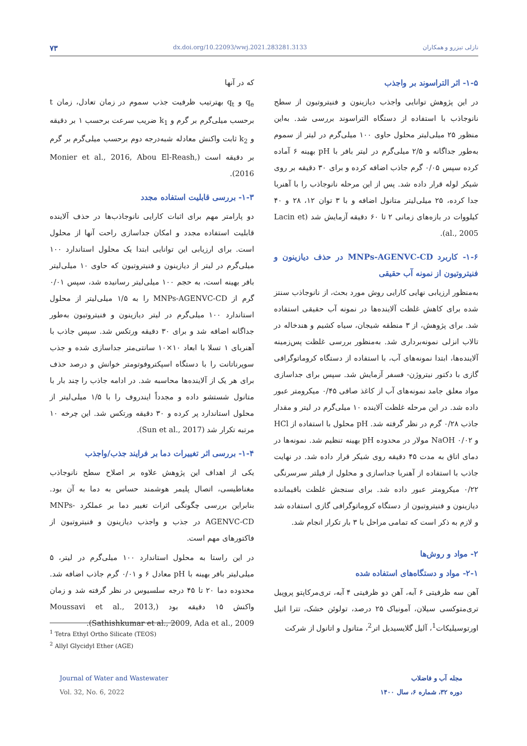۷۳ dx.doi.org/10.22093/wwj.2021.283281.3133 نازلی تیزرو و همکاران
که در آنها
q<sub>e</sub> و q<sub>t</sub> بهترتیب ظرفیت جذب سموم در زمان تعادل، زمان t برحسب میلی‌گرم بر گرم و k<sub>1</sub> ضریب سرعت برحسب ۱ بر دقیقه و k<sub>2</sub> ثابت واکنش معادله شبه‌درجه دوم برحسب میلی‌گرم بر گرم بر دقیقه است (Monier et al., 2016, Abou El-Reash, 2016).
۱-۳- بررسی قابلیت استفاده مجدد
دو پارامتر مهم برای اثبات کارایی نانوجاذب‌ها در حذف آلاینده قابلیت استفاده مجدد و امکان جداسازی راحت آنها از محلول است. برای ارزیابی این توانایی ابتدا یک محلول استاندارد ۱۰۰ میلی‌گرم در لیتر از دیازینون و فنیتروتیون که حاوی ۱۰ میلی‌لیتر بافر بهینه است، به حجم ۱۰۰ میلی‌لیتر رسانیده شد، سپس ۰/۰۱ گرم از MNPs-AGENVC-CD را به ۱/۵ میلی‌لیتر از محلول استاندارد ۱۰۰ میلی‌گرم در لیتر دیازینون و فنیتروتیون به‌طور جداگانه اضافه شد و برای ۳۰ دقیقه ورتکس شد. سپس جاذب با آهنربای ۱ تسلا با ابعاد ۱۰×۱۰ سانتی‌متر جداسازی شده و جذب سوپرناتانت را با دستگاه اسپکتروفوتومتر خوانش و درصد حذف برای هر یک از آلاینده‌ها محاسبه شد. در ادامه جاذب را چند بار با متانول شستشو داده و مجدداً ایندروف را با ۱/۵ میلی‌لیتر از محلول استاندارد پر کرده و ۳۰ دقیقه ورتکس شد. این چرخه ۱۰ مرتبه تکرار شد (Sun et al., 2017).
۱-۴- بررسی اثر تغییرات دما بر فرایند جذب/واجذب
یکی از اهداف این پژوهش علاوه بر اصلاح سطح نانوجاذب مغناطیسی، اتصال پلیمر هوشمند حساس به دما به آن بود. بنابراین بررسی چگونگی اثرات تغییر دما بر عملکرد MNPs-AGENVC-CD در جذب و واجذب دیازینون و فنیتروتیون از فاکتورهای مهم است.
در این راستا به محلول استاندارد ۱۰۰ میلی‌گرم در لیتر، ۵ میلی‌لیتر بافر بهینه با pH معادل ۶ و ۰/۰۱ گرم جاذب اضافه شد. محدوده دما ۲۰ تا ۴۵ درجه سلسیوس در نظر گرفته شد و زمان واکنش ۱۵ دقیقه بود (Moussavi et al., 2013, Sathishkumar et al., 2009, Ada et al., 2009).
۱-۵- اثر التراسوند بر واجذب
در این پژوهش توانایی واجذب دیازینون و فنیتروتیون از سطح نانوجاذب با استفاده از دستگاه التراسوند بررسی شد. به‌این منظور ۲۵ میلی‌لیتر محلول حاوی ۱۰۰ میلی‌گرم در لیتر از سموم به‌طور جداگانه و ۲/۵ میلی‌گرم در لیتر بافر با pH بهینه ۶ آماده کرده سپس ۰/۰۵ گرم جاذب اضافه کرده و برای ۳۰ دقیقه بر روی شیکر لوله قرار داده شد. پس از این مرحله نانوجاذب را با آهنربا جدا کرده، ۲۵ میلی‌لیتر متانول اضافه و با ۳ توان ۱۲، ۲۸ و ۴۰ کیلووات در بازه‌های زمانی ۲ تا ۶۰ دقیقه آزمایش شد (Lacin et al., 2005).
۱-۶- کاربرد MNPs-AGENVC-CD در حذف دیازینون و فنیتروتیون از نمونه آب حقیقی
به‌منظور ارزیابی نهایی کارایی روش مورد بحث، از نانوجاذب سنتز شده برای کاهش غلظت آلاینده‌ها در نمونه آب حقیقی استفاده شد. برای پژوهش، از ۳ منطقه شیجان، سیاه کشیم و هندخاله در تالاب انزلی نمونه‌برداری شد. به‌منظور بررسی غلظت پس‌زمینه آلاینده‌ها، ابتدا نمونه‌های آب، با استفاده از دستگاه کروماتوگرافی گازی با دکتور نیتروژن- فسفر آزمایش شد. سپس برای جداسازی مواد معلق جامد نمونه‌های آب از کاغذ صافی ۰/۴۵ میکرومتر عبور داده شد. در این مرحله غلظت آلاینده ۱۰ میلی‌گرم در لیتر و مقدار جاذب ۰/۲۸ گرم در نظر گرفته شد. pH محلول با استفاده از HCl و NaOH ۰/۰۲ مولار در محدوده pH بهینه تنظیم شد. نمونه‌ها در دمای اتاق به مدت ۴۵ دقیقه روی شیکر قرار داده شد. در نهایت جاذب با استفاده از آهنربا جداسازی و محلول از فیلتر سرسرنگی ۰/۲۲ میکرومتر عبور داده شد. برای سنجش غلظت باقیمانده دیازینون و فنیتروتیون از دستگاه کروماتوگرافی گازی استفاده شد و لازم به ذکر است که تمامی مراحل با ۳ بار تکرار انجام شد.
۲- مواد و روش‌ها
۲-۱- مواد و دستگاه‌های استفاده شده
آهن سه ظرفیتی ۶ آبه، آهن دو ظرفیتی ۴ آبه، تری‌مرکاپتو پروپیل تری‌متوکسی سیلان، آمونیاک ۲۵ درصد، تولوئن خشک، تترا اتیل اورتوسیلیکات<sup>1</sup>، آلیل گلایسیدیل اتر<sup>2</sup>، متانول و اتانول از شرکت
<sup>1</sup> Tetra Ethyl Ortho Silicate (TEOS)
<sup>2</sup> Allyl Glycidyl Ether (AGE)
Journal of Water and Wastewater
Vol. 32, No. 6, 2022
مجله آب و فاضلاب
دوره ۳۲، شماره ۶، سال ۱۴۰۰